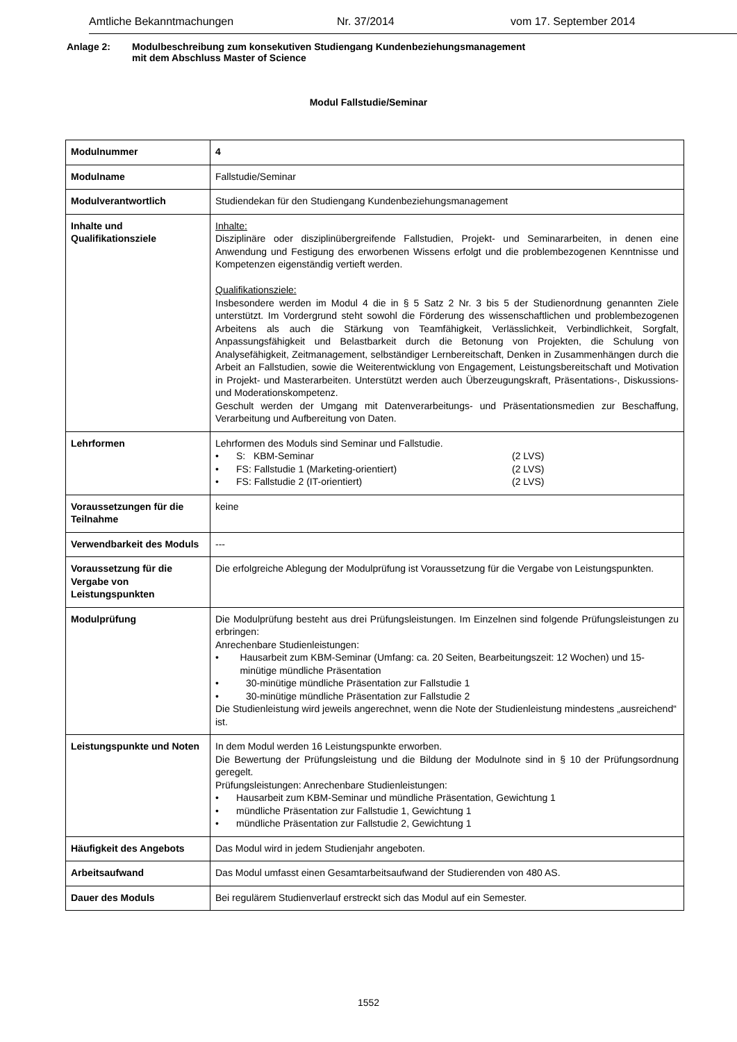Amtliche Bekanntmachungen Nr. 37/2014 vom 17. September 2014
Anlage 2: Modulbeschreibung zum konsekutiven Studiengang Kundenbeziehungsmanagement
mit dem Abschluss Master of Science
Modul Fallstudie/Seminar
| Modulnummer | 4 |
| Modulname | Fallstudie/Seminar |
| Modulverantwortlich | Studiendekan für den Studiengang Kundenbeziehungsmanagement |
| Inhalte und Qualifikationsziele | Inhalte: Disziplinäre oder disziplinübergreifende Fallstudien, Projekt- und Seminararbeiten, in denen eine Anwendung und Festigung des erworbenen Wissens erfolgt und die problembezogenen Kenntnisse und Kompetenzen eigenständig vertieft werden. Qualifikationsziele: Insbesondere werden im Modul 4 die in § 5 Satz 2 Nr. 3 bis 5 der Studienordnung genannten Ziele unterstützt. Im Vordergrund steht sowohl die Förderung des wissenschaftlichen und problembezogenen Arbeitens als auch die Stärkung von Teamfähigkeit, Verlässlichkeit, Verbindlichkeit, Sorgfalt, Anpassungsfähigkeit und Belastbarkeit durch die Betonung von Projekten, die Schulung von Analysefähigkeit, Zeitmanagement, selbständiger Lernbereitschaft, Denken in Zusammenhängen durch die Arbeit an Fallstudien, sowie die Weiterentwicklung von Engagement, Leistungsbereitschaft und Motivation in Projekt- und Masterarbeiten. Unterstützt werden auch Überzeugungskraft, Präsentations-, Diskussions- und Moderationskompetenz. Geschult werden der Umgang mit Datenverarbeitungs- und Präsentationsmedien zur Beschaffung, Verarbeitung und Aufbereitung von Daten. |
| Lehrformen | Lehrformen des Moduls sind Seminar und Fallstudie. • S: KBM-Seminar (2 LVS) • FS: Fallstudie 1 (Marketing-orientiert) (2 LVS) • FS: Fallstudie 2 (IT-orientiert) (2 LVS) |
| Voraussetzungen für die Teilnahme | keine |
| Verwendbarkeit des Moduls | --- |
| Voraussetzung für die Vergabe von Leistungspunkten | Die erfolgreiche Ablegung der Modulprüfung ist Voraussetzung für die Vergabe von Leistungspunkten. |
| Modulprüfung | Die Modulprüfung besteht aus drei Prüfungsleistungen. Im Einzelnen sind folgende Prüfungsleistungen zu erbringen: Anrechenbare Studienleistungen: • Hausarbeit zum KBM-Seminar (Umfang: ca. 20 Seiten, Bearbeitungszeit: 12 Wochen) und 15-minütige mündliche Präsentation • 30-minütige mündliche Präsentation zur Fallstudie 1 • 30-minütige mündliche Präsentation zur Fallstudie 2 Die Studienleistung wird jeweils angerechnet, wenn die Note der Studienleistung mindestens „ausreichend“ ist. |
| Leistungspunkte und Noten | In dem Modul werden 16 Leistungspunkte erworben. Die Bewertung der Prüfungsleistung und die Bildung der Modulnote sind in § 10 der Prüfungsordnung geregelt. Prüfungsleistungen: Anrechenbare Studienleistungen: • Hausarbeit zum KBM-Seminar und mündliche Präsentation, Gewichtung 1 • mündliche Präsentation zur Fallstudie 1, Gewichtung 1 • mündliche Präsentation zur Fallstudie 2, Gewichtung 1 |
| Häufigkeit des Angebots | Das Modul wird in jedem Studienjahr angeboten. |
| Arbeitsaufwand | Das Modul umfasst einen Gesamtarbeitsaufwand der Studierenden von 480 AS. |
| Dauer des Moduls | Bei regulärem Studienverlauf erstreckt sich das Modul auf ein Semester. |
1552